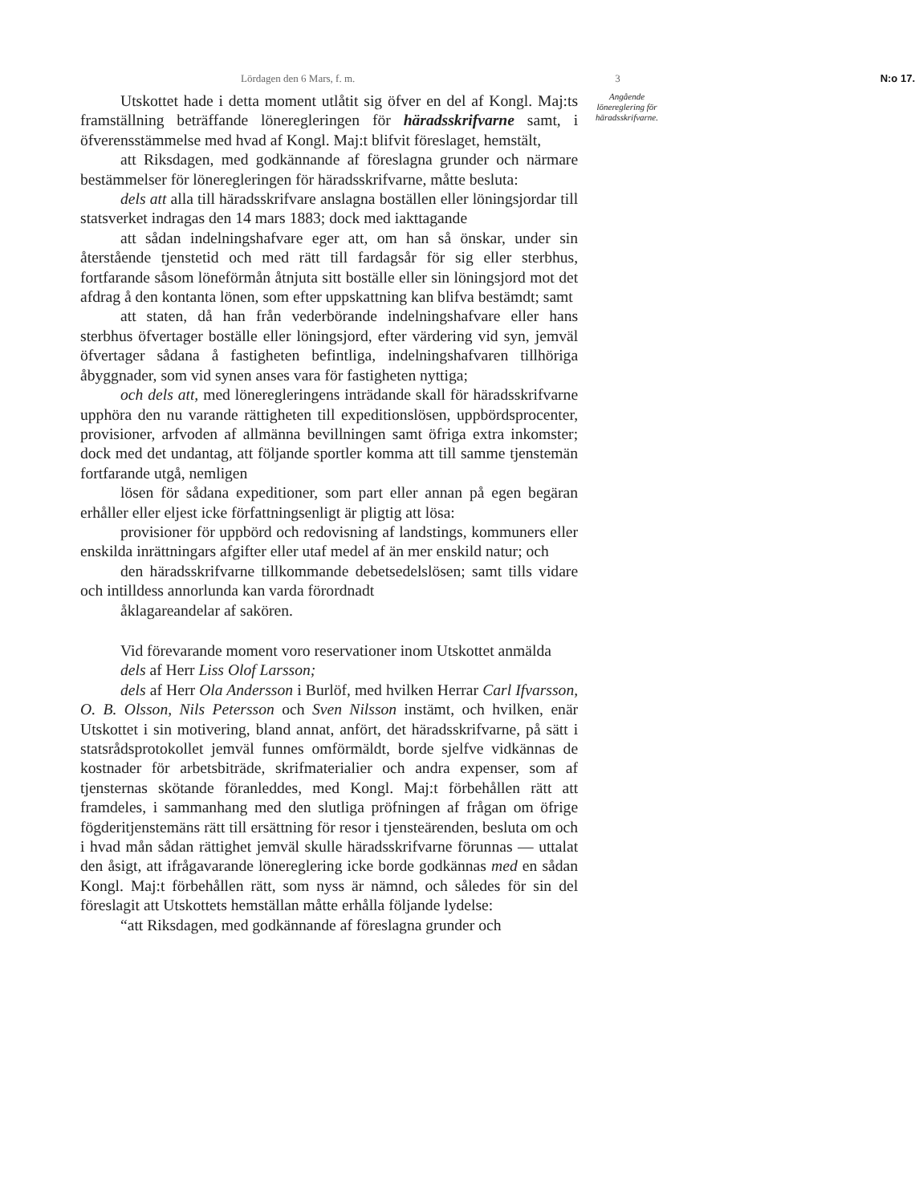Lördagen den 6 Mars, f. m. 3 N:o 17.
Utskottet hade i detta moment utlåtit sig öfver en del af Kongl. Maj:ts framställning beträffande löneregleringen för häradsskrifvarne samt, i öfverensstämmelse med hvad af Kongl. Maj:t blifvit föreslaget, hemstält,
att Riksdagen, med godkännande af föreslagna grunder och närmare bestämmelser för löneregleringen för häradsskrifvarne, måtte besluta:
dels att alla till häradsskrifvare anslagna boställen eller löningsjordar till statsverket indragas den 14 mars 1883; dock med iakttagande
att sådan indelningshafvare eger att, om han så önskar, under sin återstående tjenstetid och med rätt till fardagsår för sig eller sterbhus, fortfarande såsom löneförmån åtnjuta sitt boställe eller sin löningsjord mot det afdrag å den kontanta lönen, som efter uppskattning kan blifva bestämdt; samt
att staten, då han från vederbörande indelningshafvare eller hans sterbhus öfvertager boställe eller löningsjord, efter värdering vid syn, jemväl öfvertager sådana å fastigheten befintliga, indelningshafvaren tillhöriga åbyggnader, som vid synen anses vara för fastigheten nyttiga;
och dels att, med löneregleringens inträdande skall för häradsskrifvarne upphöra den nu varande rättigheten till expeditionslösen, uppbördsprocenter, provisioner, arfvoden af allmänna bevillningen samt öfriga extra inkomster; dock med det undantag, att följande sportler komma att till samme tjenstemän fortfarande utgå, nemligen
lösen för sådana expeditioner, som part eller annan på egen begäran erhåller eller eljest icke författningsenligt är pligtig att lösa:
provisioner för uppbörd och redovisning af landstings, kommuners eller enskilda inrättningars afgifter eller utaf medel af än mer enskild natur; och
den häradsskrifvarne tillkommande debetsedelslösen; samt tills vidare och intilldess annorlunda kan varda förordnadt
åklagareandelar af sakören.
Vid förevarande moment voro reservationer inom Utskottet anmälda
dels af Herr Liss Olof Larsson;
dels af Herr Ola Andersson i Burlöf, med hvilken Herrar Carl Ifvarsson, O. B. Olsson, Nils Petersson och Sven Nilsson instämt, och hvilken, enär Utskottet i sin motivering, bland annat, anfört, det häradsskrifvarne, på sätt i statsrådsprotokollet jemväl funnes omförmäldt, borde sjelfve vidkännas de kostnader för arbetsbiträde, skrifmaterialier och andra expenser, som af tjensternas skötande föranleddes, med Kongl. Maj:t förbehållen rätt att framdeles, i sammanhang med den slutliga pröfningen af frågan om öfrige fögderitjenstemäns rätt till ersättning för resor i tjensteärenden, besluta om och i hvad mån sådan rättighet jemväl skulle häradsskrifvarne förunnas — uttalat den åsigt, att ifrågavarande lönereglering icke borde godkännas med en sådan Kongl. Maj:t förbehållen rätt, som nyss är nämnd, och således för sin del föreslagit att Utskottets hemställan måtte erhålla följande lydelse:
“att Riksdagen, med godkännande af föreslagna grunder och
Angående lönereglering för häradsskrifvarne.